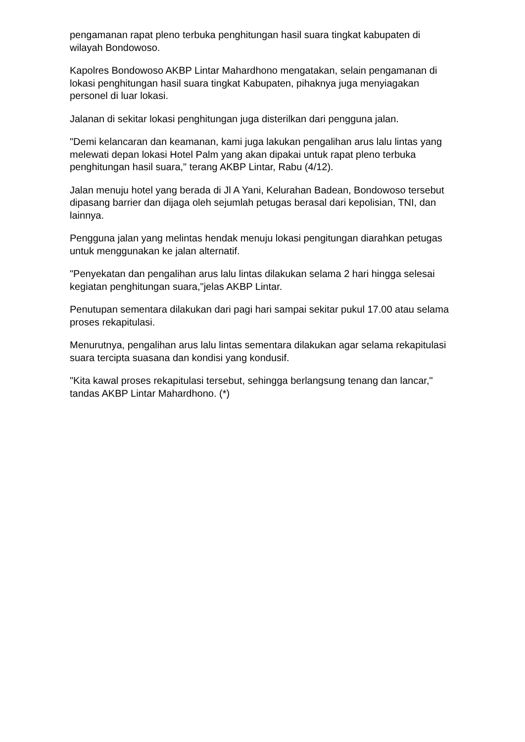pengamanan rapat pleno terbuka penghitungan hasil suara tingkat kabupaten di wilayah Bondowoso.
Kapolres Bondowoso AKBP Lintar Mahardhono mengatakan, selain pengamanan di lokasi penghitungan hasil suara tingkat Kabupaten, pihaknya juga menyiagakan personel di luar lokasi.
Jalanan di sekitar lokasi penghitungan juga disterilkan dari pengguna jalan.
"Demi kelancaran dan keamanan, kami juga lakukan pengalihan arus lalu lintas yang melewati depan lokasi Hotel Palm yang akan dipakai untuk rapat pleno terbuka penghitungan hasil suara," terang AKBP Lintar, Rabu (4/12).
Jalan menuju hotel yang berada di Jl A Yani, Kelurahan Badean, Bondowoso tersebut dipasang barrier dan dijaga oleh sejumlah petugas berasal dari kepolisian, TNI, dan lainnya.
Pengguna jalan yang melintas hendak menuju lokasi pengitungan diarahkan petugas untuk menggunakan ke jalan alternatif.
"Penyekatan dan pengalihan arus lalu lintas dilakukan selama 2 hari hingga selesai kegiatan penghitungan suara,"jelas AKBP Lintar.
Penutupan sementara dilakukan dari pagi hari sampai sekitar pukul 17.00 atau selama proses rekapitulasi.
Menurutnya, pengalihan arus lalu lintas sementara dilakukan agar selama rekapitulasi suara tercipta suasana dan kondisi yang kondusif.
"Kita kawal proses rekapitulasi tersebut, sehingga berlangsung tenang dan lancar," tandas AKBP Lintar Mahardhono. (*)